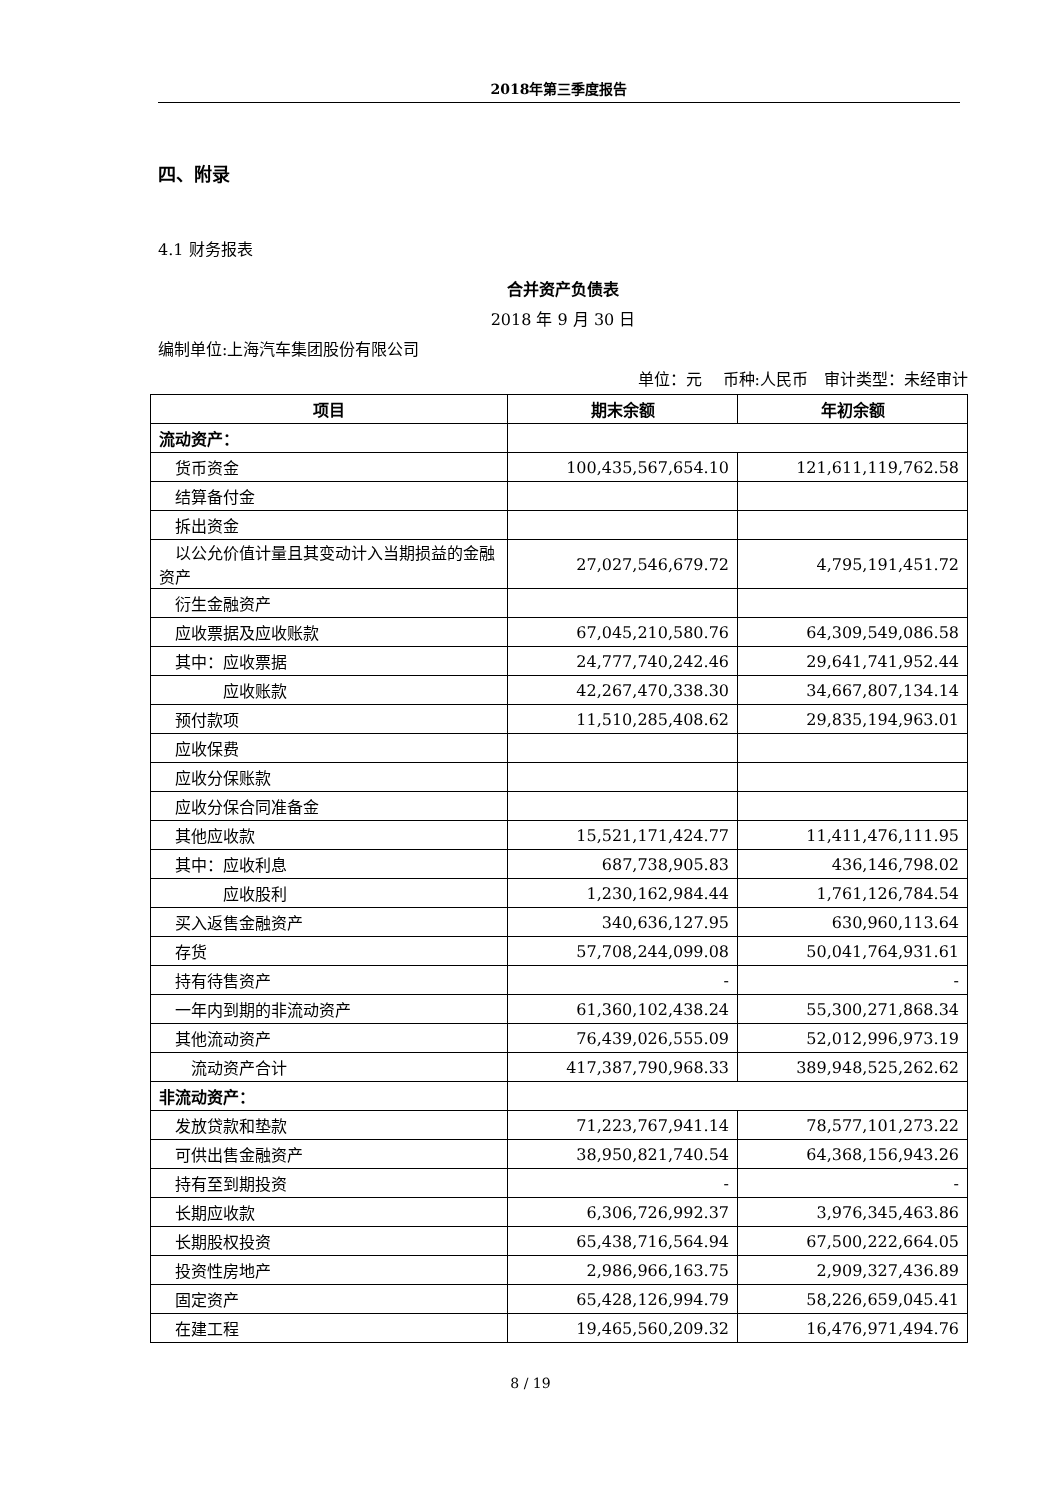2018年第三季度报告
四、附录
4.1 财务报表
合并资产负债表
2018 年 9 月 30 日
编制单位:上海汽车集团股份有限公司
单位：元 　币种:人民币　审计类型：未经审计
| 项目 | 期末余额 | 年初余额 |
| --- | --- | --- |
| 流动资产： | | |
| 货币资金 | 100,435,567,654.10 | 121,611,119,762.58 |
| 结算备付金 | | |
| 拆出资金 | | |
| 以公允价值计量且其变动计入当期损益的金融资产 | 27,027,546,679.72 | 4,795,191,451.72 |
| 衍生金融资产 | | |
| 应收票据及应收账款 | 67,045,210,580.76 | 64,309,549,086.58 |
| 其中：应收票据 | 24,777,740,242.46 | 29,641,741,952.44 |
| 应收账款 | 42,267,470,338.30 | 34,667,807,134.14 |
| 预付款项 | 11,510,285,408.62 | 29,835,194,963.01 |
| 应收保费 | | |
| 应收分保账款 | | |
| 应收分保合同准备金 | | |
| 其他应收款 | 15,521,171,424.77 | 11,411,476,111.95 |
| 其中：应收利息 | 687,738,905.83 | 436,146,798.02 |
| 应收股利 | 1,230,162,984.44 | 1,761,126,784.54 |
| 买入返售金融资产 | 340,636,127.95 | 630,960,113.64 |
| 存货 | 57,708,244,099.08 | 50,041,764,931.61 |
| 持有待售资产 | - | - |
| 一年内到期的非流动资产 | 61,360,102,438.24 | 55,300,271,868.34 |
| 其他流动资产 | 76,439,026,555.09 | 52,012,996,973.19 |
| 流动资产合计 | 417,387,790,968.33 | 389,948,525,262.62 |
| 非流动资产： | | |
| 发放贷款和垫款 | 71,223,767,941.14 | 78,577,101,273.22 |
| 可供出售金融资产 | 38,950,821,740.54 | 64,368,156,943.26 |
| 持有至到期投资 | - | - |
| 长期应收款 | 6,306,726,992.37 | 3,976,345,463.86 |
| 长期股权投资 | 65,438,716,564.94 | 67,500,222,664.05 |
| 投资性房地产 | 2,986,966,163.75 | 2,909,327,436.89 |
| 固定资产 | 65,428,126,994.79 | 58,226,659,045.41 |
| 在建工程 | 19,465,560,209.32 | 16,476,971,494.76 |
8 / 19